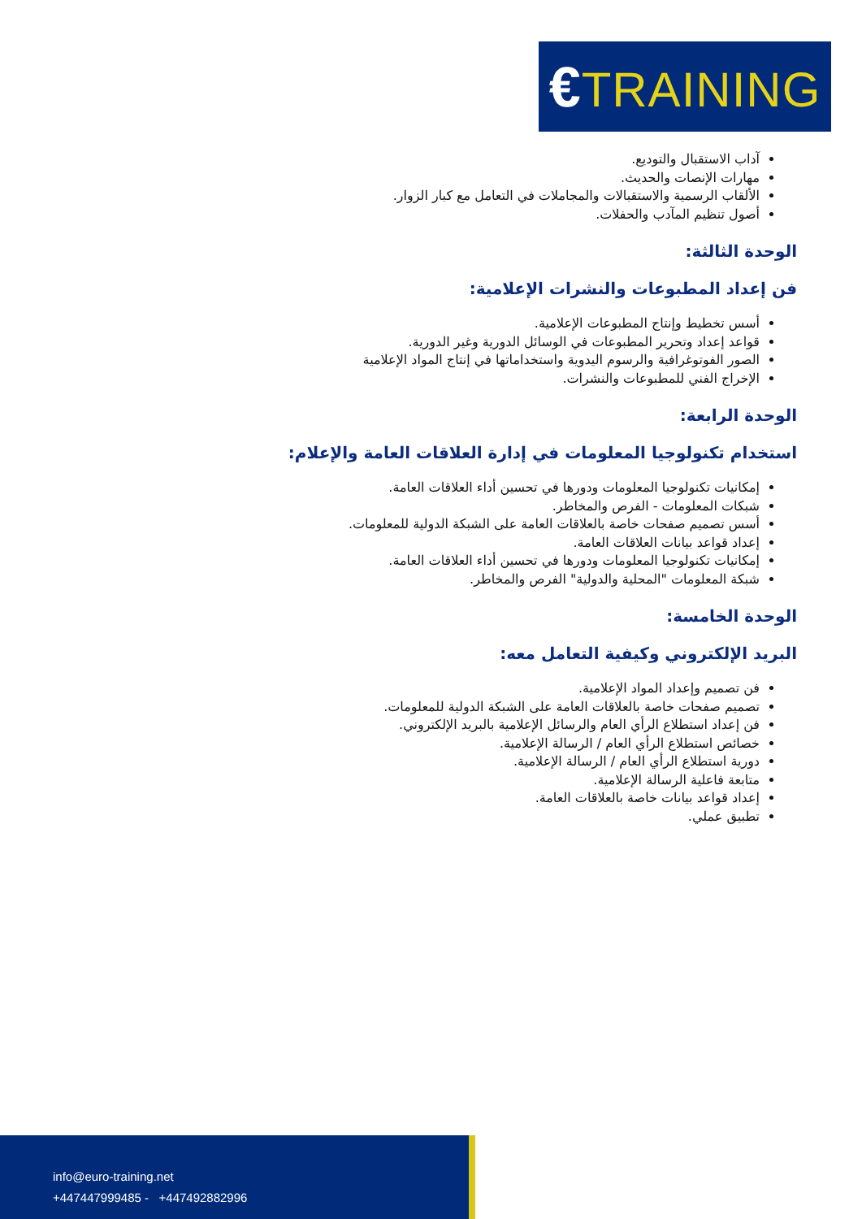€TRAINING
آداب الاستقبال والتوديع.
مهارات الإنصات والحديث.
الألقاب الرسمية والاستقبالات والمجاملات في التعامل مع كبار الزوار.
أصول تنظيم المآدب والحفلات.
الوحدة الثالثة:
فن إعداد المطبوعات والنشرات الإعلامية:
أسس تخطيط وإنتاج المطبوعات الإعلامية.
قواعد إعداد وتحرير المطبوعات في الوسائل الدورية وغير الدورية.
الصور الفوتوغرافية والرسوم اليدوية واستخداماتها في إنتاج المواد الإعلامية
الإخراج الفني للمطبوعات والنشرات.
الوحدة الرابعة:
استخدام تكنولوجيا المعلومات في إدارة العلاقات العامة والإعلام:
إمكانيات تكنولوجيا المعلومات ودورها في تحسين أداء العلاقات العامة.
شبكات المعلومات - الفرص والمخاطر.
أسس تصميم صفحات خاصة بالعلاقات العامة على الشبكة الدولية للمعلومات.
إعداد قواعد بيانات العلاقات العامة.
إمكانيات تكنولوجيا المعلومات ودورها في تحسين أداء العلاقات العامة.
شبكة المعلومات "المحلية والدولية" الفرص والمخاطر.
الوحدة الخامسة:
البريد الإلكتروني وكيفية التعامل معه:
فن تصميم وإعداد المواد الإعلامية.
تصميم صفحات خاصة بالعلاقات العامة على الشبكة الدولية للمعلومات.
فن إعداد استطلاع الرأي العام والرسائل الإعلامية بالبريد الإلكتروني.
خصائص استطلاع الرأي العام / الرسالة الإعلامية.
دورية استطلاع الرأي العام / الرسالة الإعلامية.
متابعة فاعلية الرسالة الإعلامية.
إعداد قواعد بيانات خاصة بالعلاقات العامة.
تطبيق عملي.
info@euro-training.net
+447447999485 - +447492882996